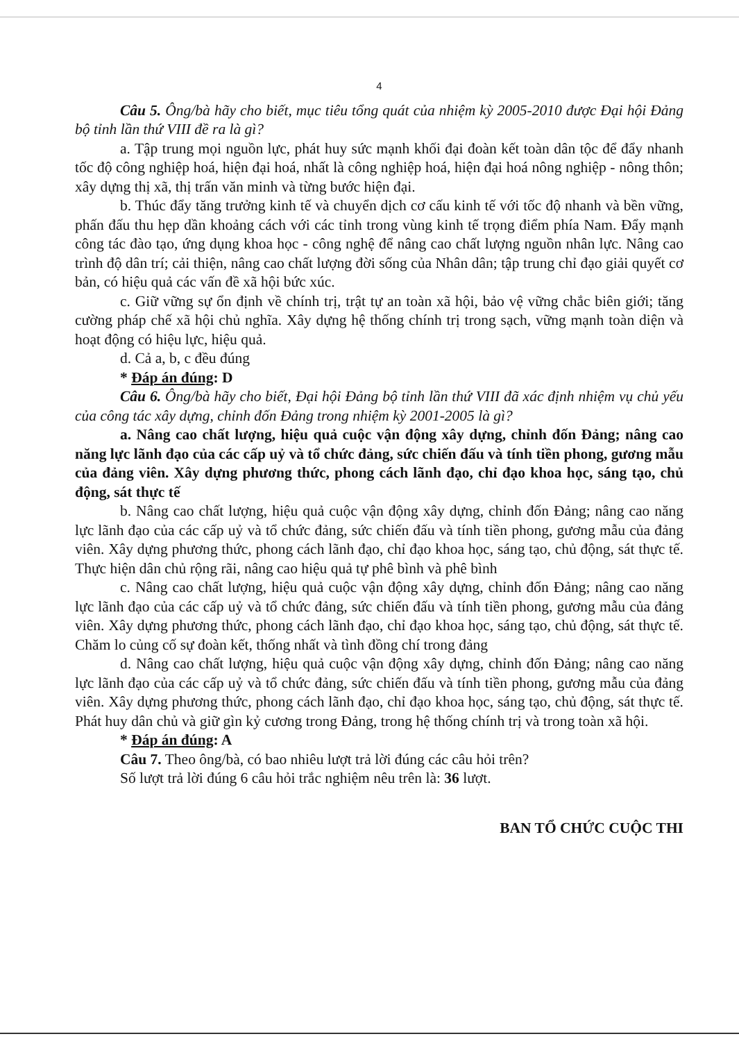4
Câu 5. Ông/bà hãy cho biết, mục tiêu tổng quát của nhiệm kỳ 2005-2010 được Đại hội Đảng bộ tỉnh lần thứ VIII đề ra là gì?
a. Tập trung mọi nguồn lực, phát huy sức mạnh khối đại đoàn kết toàn dân tộc để đẩy nhanh tốc độ công nghiệp hoá, hiện đại hoá, nhất là công nghiệp hoá, hiện đại hoá nông nghiệp - nông thôn; xây dựng thị xã, thị trấn văn minh và từng bước hiện đại.
b. Thúc đẩy tăng trưởng kinh tế và chuyển dịch cơ cấu kinh tế với tốc độ nhanh và bền vững, phấn đấu thu hẹp dần khoảng cách với các tỉnh trong vùng kinh tế trọng điểm phía Nam. Đẩy mạnh công tác đào tạo, ứng dụng khoa học - công nghệ để nâng cao chất lượng nguồn nhân lực. Nâng cao trình độ dân trí; cải thiện, nâng cao chất lượng đời sống của Nhân dân; tập trung chỉ đạo giải quyết cơ bản, có hiệu quả các vấn đề xã hội bức xúc.
c. Giữ vững sự ổn định về chính trị, trật tự an toàn xã hội, bảo vệ vững chắc biên giới; tăng cường pháp chế xã hội chủ nghĩa. Xây dựng hệ thống chính trị trong sạch, vững mạnh toàn diện và hoạt động có hiệu lực, hiệu quả.
d. Cả a, b, c đều đúng
* Đáp án đúng: D
Câu 6. Ông/bà hãy cho biết, Đại hội Đảng bộ tỉnh lần thứ VIII đã xác định nhiệm vụ chủ yếu của công tác xây dựng, chỉnh đốn Đảng trong nhiệm kỳ 2001-2005 là gì?
a. Nâng cao chất lượng, hiệu quả cuộc vận động xây dựng, chỉnh đốn Đảng; nâng cao năng lực lãnh đạo của các cấp uỷ và tổ chức đảng, sức chiến đấu và tính tiền phong, gương mẫu của đảng viên. Xây dựng phương thức, phong cách lãnh đạo, chỉ đạo khoa học, sáng tạo, chủ động, sát thực tế
b. Nâng cao chất lượng, hiệu quả cuộc vận động xây dựng, chỉnh đốn Đảng; nâng cao năng lực lãnh đạo của các cấp uỷ và tổ chức đảng, sức chiến đấu và tính tiền phong, gương mẫu của đảng viên. Xây dựng phương thức, phong cách lãnh đạo, chỉ đạo khoa học, sáng tạo, chủ động, sát thực tế. Thực hiện dân chủ rộng rãi, nâng cao hiệu quả tự phê bình và phê bình
c. Nâng cao chất lượng, hiệu quả cuộc vận động xây dựng, chỉnh đốn Đảng; nâng cao năng lực lãnh đạo của các cấp uỷ và tổ chức đảng, sức chiến đấu và tính tiền phong, gương mẫu của đảng viên. Xây dựng phương thức, phong cách lãnh đạo, chỉ đạo khoa học, sáng tạo, chủ động, sát thực tế. Chăm lo củng cố sự đoàn kết, thống nhất và tình đồng chí trong đảng
d. Nâng cao chất lượng, hiệu quả cuộc vận động xây dựng, chỉnh đốn Đảng; nâng cao năng lực lãnh đạo của các cấp uỷ và tổ chức đảng, sức chiến đấu và tính tiền phong, gương mẫu của đảng viên. Xây dựng phương thức, phong cách lãnh đạo, chỉ đạo khoa học, sáng tạo, chủ động, sát thực tế. Phát huy dân chủ và giữ gìn kỷ cương trong Đảng, trong hệ thống chính trị và trong toàn xã hội.
* Đáp án đúng: A
Câu 7. Theo ông/bà, có bao nhiêu lượt trả lời đúng các câu hỏi trên?
Số lượt trả lời đúng 6 câu hỏi trắc nghiệm nêu trên là: 36 lượt.
BAN TỔ CHỨC CUỘC THI